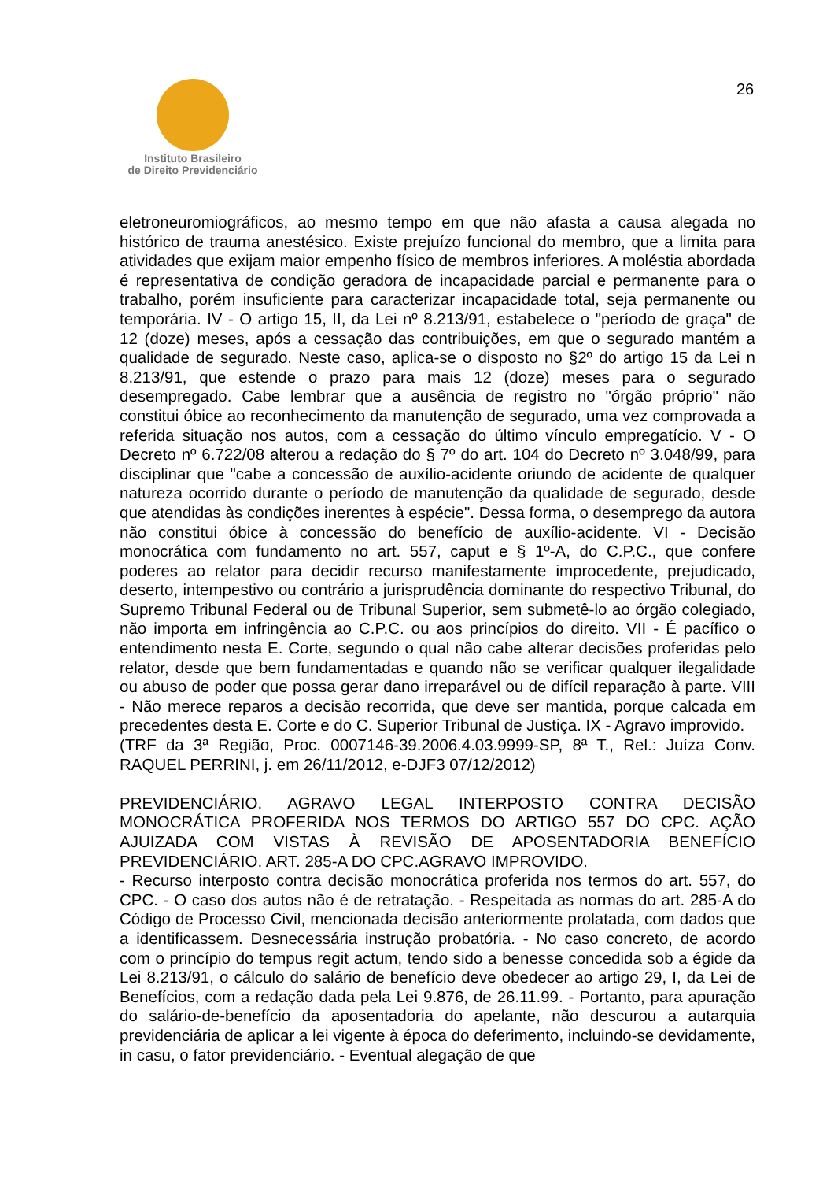Instituto Brasileiro
de Direito Previdenciário
26
eletroneuromiográficos, ao mesmo tempo em que não afasta a causa alegada no histórico de trauma anestésico. Existe prejuízo funcional do membro, que a limita para atividades que exijam maior empenho físico de membros inferiores. A moléstia abordada é representativa de condição geradora de incapacidade parcial e permanente para o trabalho, porém insuficiente para caracterizar incapacidade total, seja permanente ou temporária. IV - O artigo 15, II, da Lei nº 8.213/91, estabelece o "período de graça" de 12 (doze) meses, após a cessação das contribuições, em que o segurado mantém a qualidade de segurado. Neste caso, aplica-se o disposto no §2º do artigo 15 da Lei n 8.213/91, que estende o prazo para mais 12 (doze) meses para o segurado desempregado. Cabe lembrar que a ausência de registro no "órgão próprio" não constitui óbice ao reconhecimento da manutenção de segurado, uma vez comprovada a referida situação nos autos, com a cessação do último vínculo empregatício. V - O Decreto nº 6.722/08 alterou a redação do § 7º do art. 104 do Decreto nº 3.048/99, para disciplinar que "cabe a concessão de auxílio-acidente oriundo de acidente de qualquer natureza ocorrido durante o período de manutenção da qualidade de segurado, desde que atendidas às condições inerentes à espécie". Dessa forma, o desemprego da autora não constitui óbice à concessão do benefício de auxílio-acidente. VI - Decisão monocrática com fundamento no art. 557, caput e § 1º-A, do C.P.C., que confere poderes ao relator para decidir recurso manifestamente improcedente, prejudicado, deserto, intempestivo ou contrário a jurisprudência dominante do respectivo Tribunal, do Supremo Tribunal Federal ou de Tribunal Superior, sem submetê-lo ao órgão colegiado, não importa em infringência ao C.P.C. ou aos princípios do direito. VII - É pacífico o entendimento nesta E. Corte, segundo o qual não cabe alterar decisões proferidas pelo relator, desde que bem fundamentadas e quando não se verificar qualquer ilegalidade ou abuso de poder que possa gerar dano irreparável ou de difícil reparação à parte. VIII - Não merece reparos a decisão recorrida, que deve ser mantida, porque calcada em precedentes desta E. Corte e do C. Superior Tribunal de Justiça. IX - Agravo improvido.
(TRF da 3ª Região, Proc. 0007146-39.2006.4.03.9999-SP, 8ª T., Rel.: Juíza Conv. RAQUEL PERRINI, j. em 26/11/2012, e-DJF3 07/12/2012)
PREVIDENCIÁRIO. AGRAVO LEGAL INTERPOSTO CONTRA DECISÃO MONOCRÁTICA PROFERIDA NOS TERMOS DO ARTIGO 557 DO CPC. AÇÃO AJUIZADA COM VISTAS À REVISÃO DE APOSENTADORIA BENEFÍCIO PREVIDENCIÁRIO. ART. 285-A DO CPC.AGRAVO IMPROVIDO.
- Recurso interposto contra decisão monocrática proferida nos termos do art. 557, do CPC. - O caso dos autos não é de retratação. - Respeitada as normas do art. 285-A do Código de Processo Civil, mencionada decisão anteriormente prolatada, com dados que a identificassem. Desnecessária instrução probatória. - No caso concreto, de acordo com o princípio do tempus regit actum, tendo sido a benesse concedida sob a égide da Lei 8.213/91, o cálculo do salário de benefício deve obedecer ao artigo 29, I, da Lei de Benefícios, com a redação dada pela Lei 9.876, de 26.11.99. - Portanto, para apuração do salário-de-benefício da aposentadoria do apelante, não descurou a autarquia previdenciária de aplicar a lei vigente à época do deferimento, incluindo-se devidamente, in casu, o fator previdenciário. - Eventual alegação de que